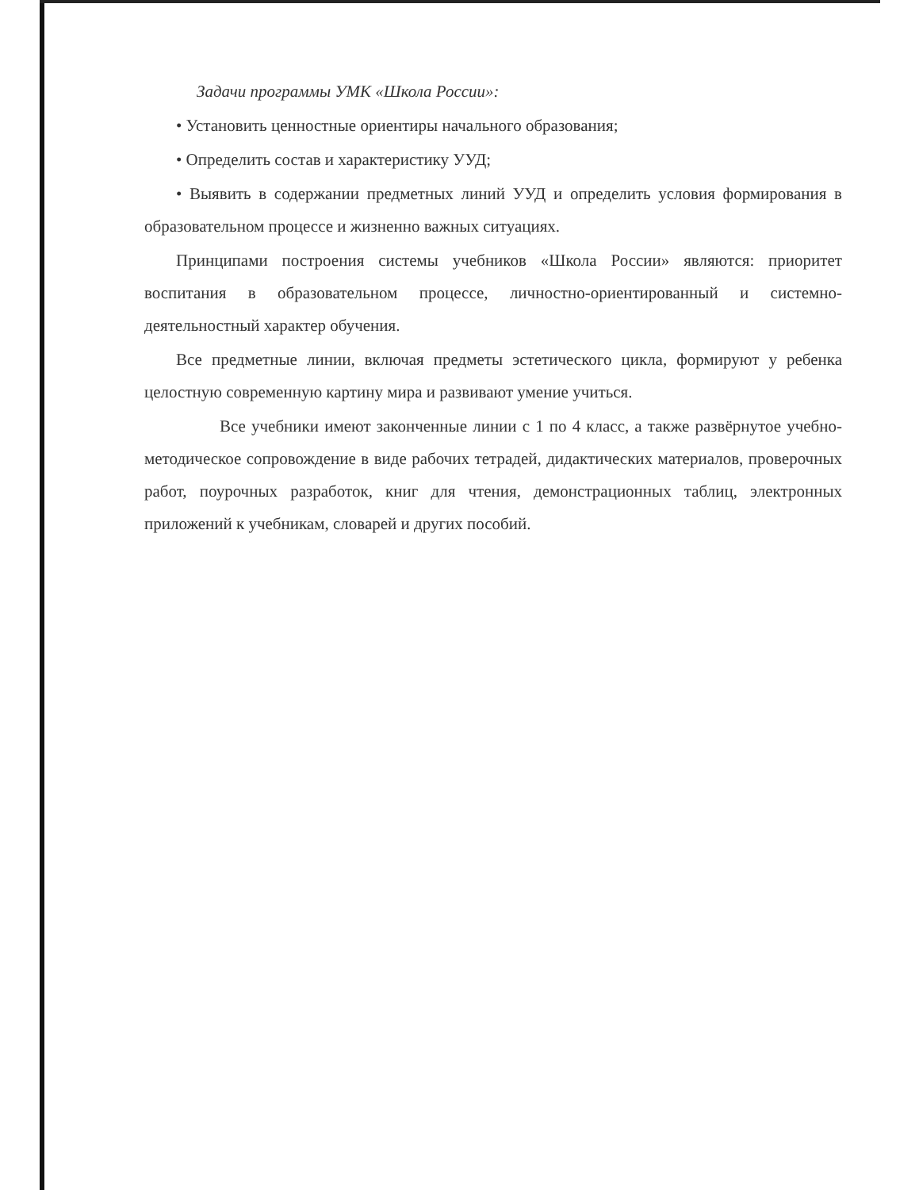Задачи программы УМК «Школа России»:
• Установить ценностные ориентиры начального образования;
• Определить состав и характеристику УУД;
• Выявить в содержании предметных линий УУД и определить условия формирования в образовательном процессе и жизненно важных ситуациях.
Принципами построения системы учебников «Школа России» являются: приоритет воспитания в образовательном процессе, личностно-ориентированный и системно-деятельностный характер обучения.
Все предметные линии, включая предметы эстетического цикла, формируют у ребенка целостную современную картину мира и развивают умение учиться.
Все учебники имеют законченные линии с 1 по 4 класс, а также развёрнутое учебно-методическое сопровождение в виде рабочих тетрадей, дидактических материалов, проверочных работ, поурочных разработок, книг для чтения, демонстрационных таблиц, электронных приложений к учебникам, словарей и других пособий.